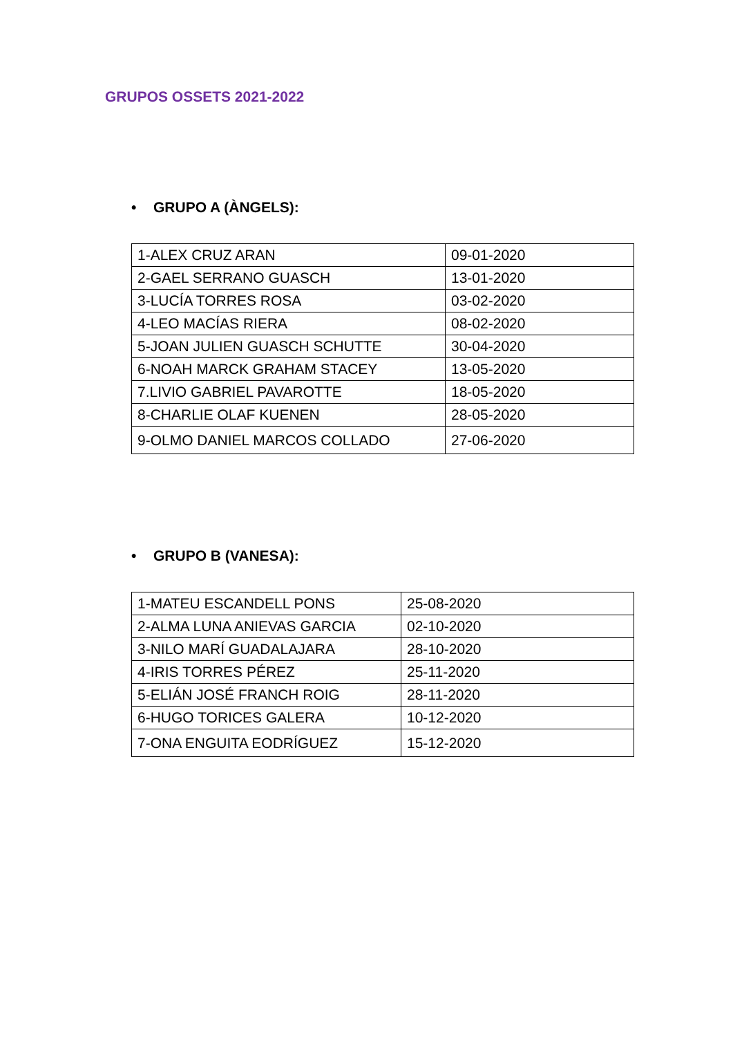GRUPOS OSSETS 2021-2022
• GRUPO A (ÀNGELS):
| 1-ALEX CRUZ ARAN | 09-01-2020 |
| 2-GAEL SERRANO GUASCH | 13-01-2020 |
| 3-LUCÍA TORRES ROSA | 03-02-2020 |
| 4-LEO MACÍAS RIERA | 08-02-2020 |
| 5-JOAN JULIEN GUASCH SCHUTTE | 30-04-2020 |
| 6-NOAH MARCK GRAHAM STACEY | 13-05-2020 |
| 7.LIVIO GABRIEL PAVAROTTE | 18-05-2020 |
| 8-CHARLIE OLAF KUENEN | 28-05-2020 |
| 9-OLMO DANIEL MARCOS COLLADO | 27-06-2020 |
• GRUPO B (VANESA):
| 1-MATEU ESCANDELL PONS | 25-08-2020 |
| 2-ALMA LUNA ANIEVAS GARCIA | 02-10-2020 |
| 3-NILO MARÍ GUADALAJARA | 28-10-2020 |
| 4-IRIS TORRES PÉREZ | 25-11-2020 |
| 5-ELIÁN JOSÉ FRANCH ROIG | 28-11-2020 |
| 6-HUGO TORICES GALERA | 10-12-2020 |
| 7-ONA ENGUITA EODRÍGUEZ | 15-12-2020 |